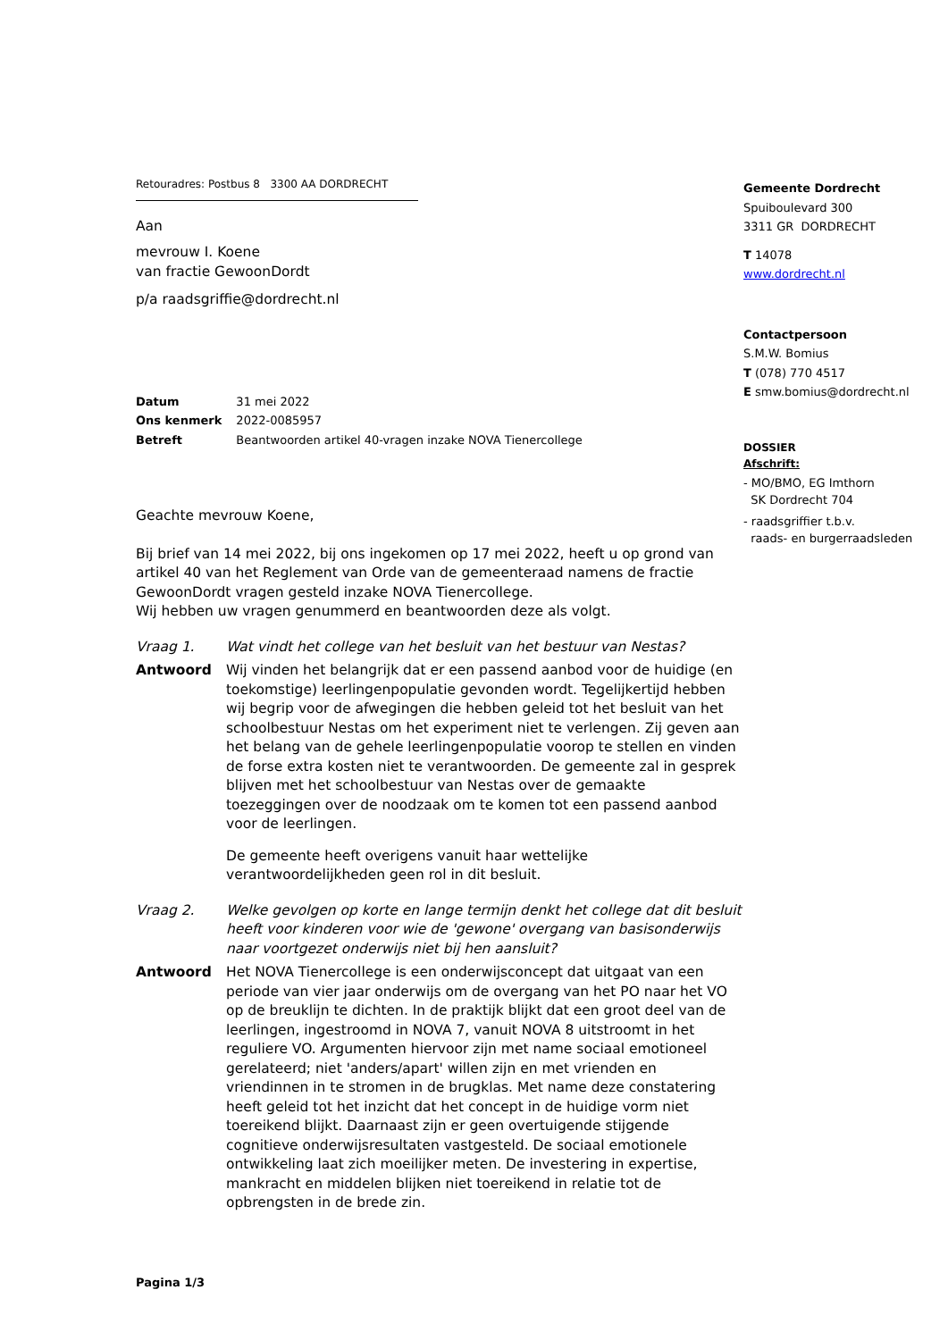Retouradres: Postbus 8 3300 AA DORDRECHT
Aan
mevrouw I. Koene
van fractie GewoonDordt
p/a raadsgriffie@dordrecht.nl
| Datum | 31 mei 2022 |
| Ons kenmerk | 2022-0085957 |
| Betreft | Beantwoorden artikel 40-vragen inzake NOVA Tienercollege |
Geachte mevrouw Koene,
Bij brief van 14 mei 2022, bij ons ingekomen op 17 mei 2022, heeft u op grond van artikel 40 van het Reglement van Orde van de gemeenteraad namens de fractie GewoonDordt vragen gesteld inzake NOVA Tienercollege.
Wij hebben uw vragen genummerd en beantwoorden deze als volgt.
Vraag 1. Wat vindt het college van het besluit van het bestuur van Nestas?
Antwoord Wij vinden het belangrijk dat er een passend aanbod voor de huidige (en toekomstige) leerlingenpopulatie gevonden wordt. Tegelijkertijd hebben wij begrip voor de afwegingen die hebben geleid tot het besluit van het schoolbestuur Nestas om het experiment niet te verlengen. Zij geven aan het belang van de gehele leerlingenpopulatie voorop te stellen en vinden de forse extra kosten niet te verantwoorden. De gemeente zal in gesprek blijven met het schoolbestuur van Nestas over de gemaakte toezeggingen over de noodzaak om te komen tot een passend aanbod voor de leerlingen.
De gemeente heeft overigens vanuit haar wettelijke verantwoordelijkheden geen rol in dit besluit.
Vraag 2. Welke gevolgen op korte en lange termijn denkt het college dat dit besluit heeft voor kinderen voor wie de 'gewone' overgang van basisonderwijs naar voortgezet onderwijs niet bij hen aansluit?
Antwoord Het NOVA Tienercollege is een onderwijsconcept dat uitgaat van een periode van vier jaar onderwijs om de overgang van het PO naar het VO op de breuklijn te dichten. In de praktijk blijkt dat een groot deel van de leerlingen, ingestroomd in NOVA 7, vanuit NOVA 8 uitstroomt in het reguliere VO. Argumenten hiervoor zijn met name sociaal emotioneel gerelateerd; niet 'anders/apart' willen zijn en met vrienden en vriendinnen in te stromen in de brugklas. Met name deze constatering heeft geleid tot het inzicht dat het concept in de huidige vorm niet toereikend blijkt. Daarnaast zijn er geen overtuigende stijgende cognitieve onderwijsresultaten vastgesteld. De sociaal emotionele ontwikkeling laat zich moeilijker meten. De investering in expertise, mankracht en middelen blijken niet toereikend in relatie tot de opbrengsten in de brede zin.
Gemeente Dordrecht
Spuiboulevard 300
3311 GR DORDRECHT
T 14078
www.dordrecht.nl
Contactpersoon
S.M.W. Bomius
T (078) 770 4517
E smw.bomius@dordrecht.nl
DOSSIER
Afschrift:
- MO/BMO, EG Imthorn
SK Dordrecht 704
- raadsgriffier t.b.v.
raads- en burgerraadsleden
Pagina 1/3